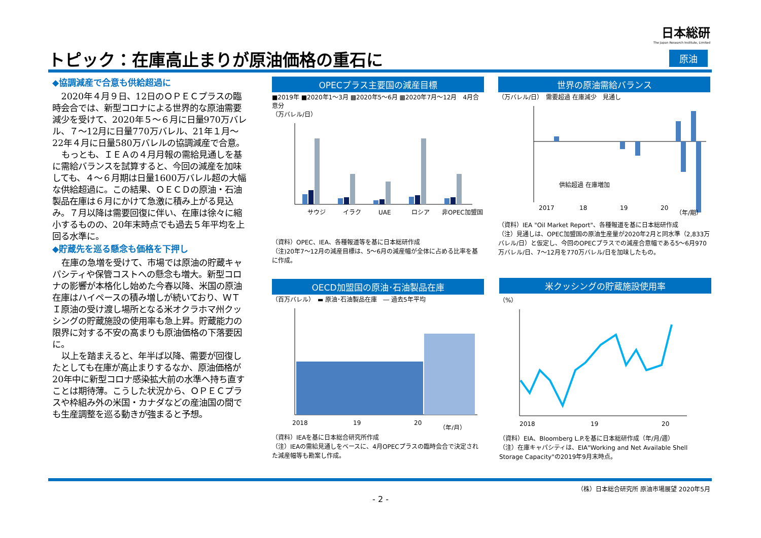日本総研
The Japan Research Institute, Limited
トピック：在庫高止まりが原油価格の重石に
原油
◆協調減産で合意も供給超過に
2020年４月９日、12日のＯＰＥＣプラスの臨時会合では、新型コロナによる世界的な原油需要減少を受けて、2020年５～６月に日量970万バレル、７～12月に日量770万バレル、21年１月～22年４月に日量580万バレルの協調減産で合意。
もっとも、ＩＥＡの４月月報の需給見通しを基に需給バランスを試算すると、今回の減産を加味しても、４～６月期は日量1600万バレル超の大幅な供給超過に。この結果、ＯＥＣＤの原油・石油製品在庫は６月にかけて急激に積み上がる見込み。７月以降は需要回復に伴い、在庫は徐々に縮小するものの、20年末時点でも過去５年平均を上回る水準に。
◆貯蔵先を巡る懸念も価格を下押し
在庫の急増を受けて、市場では原油の貯蔵キャパシティや保管コストへの懸念も増大。新型コロナの影響が本格化し始めた今春以降、米国の原油在庫はハイペースの積み増しが続いており、ＷＴＩ原油の受け渡し場所となる米オクラホマ州クッシングの貯蔵施設の使用率も急上昇。貯蔵能力の限界に対する不安の高まりも原油価格の下落要因に。
以上を踏まえると、年半ば以降、需要が回復したとしても在庫が高止まりするなか、原油価格が20年中に新型コロナ感染拡大前の水準へ持ち直すことは期待薄。こうした状況から、ＯＰＥＣプラスや枠組み外の米国・カナダなどの産油国の間でも生産調整を巡る動きが強まると予想。
OPECプラス主要国の減産目標
■2019年 ■2020年1～3月 ▩2020年5～6月 ▩2020年7月～12月　4月合意分
（万バレル/日）
サウジ
イラク
UAE
ロシア
非OPEC加盟国
（資料）OPEC、IEA、各種報道等を基に日本総研作成
（注)20年7～12月の減産目標は、5～6月の減産幅が全体に占める比率を基に作成。
世界の原油需給バランス
（万バレル/日）　需要超過 在庫減少　見通し
2017
18
19
20
（年/期）
供給超過 在庫増加
（資料）IEA "Oil Market Report"、各種報道を基に日本総研作成
（注）見通しは、OPEC加盟国の原油生産量が2020年2月と同水準（2,833万バレル/日）と仮定し、今回のOPECプラスでの減産合意幅である5～6月970万バレル/日、7～12月を770万バレル/日を加味したもの。
OECD加盟国の原油･石油製品在庫
（百万バレル）　▬ 原油･石油製品在庫　― 過去5年平均
2018
19
20
（年/月）
（資料）IEAを基に日本総合研究所作成
（注）IEAの需給見通しをベースに、4月OPECプラスの臨時会合で決定された減産幅等も勘案し作成。
米クッシングの貯蔵施設使用率
（%）
2018
19
20
（資料）EIA、Bloomberg L.P.を基に日本総研作成（年/月/週）
（注）在庫キャパシティは、EIA"Working and Net Available Shell Storage Capacity"の2019年9月末時点。
（株）日本総合研究所 原油市場展望 2020年5月
- 2 -